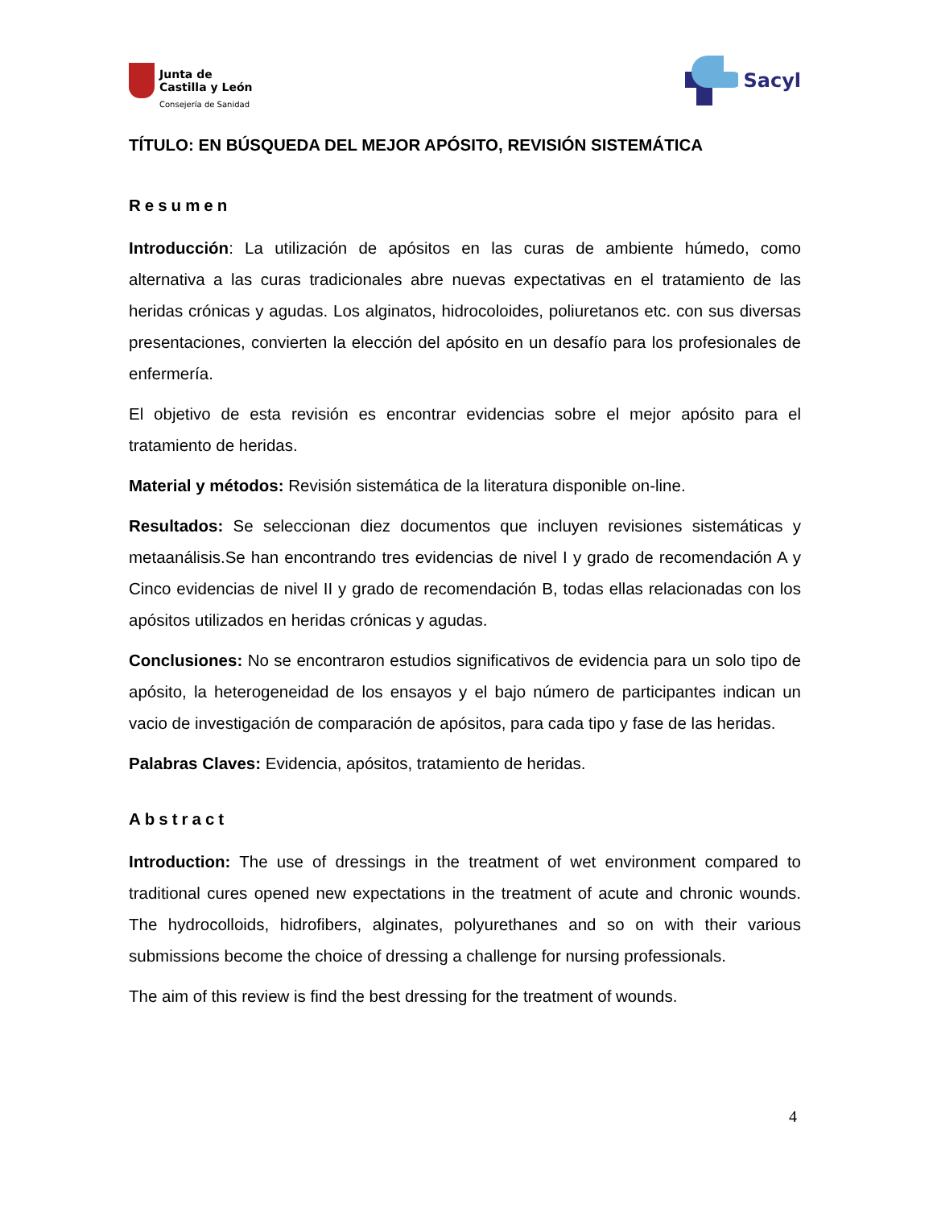Junta de
Castilla y León
Consejería de Sanidad
Sacyl
TÍTULO: EN BÚSQUEDA DEL MEJOR APÓSITO, REVISIÓN SISTEMÁTICA
Resumen
Introducción: La utilización de apósitos en las curas de ambiente húmedo, como alternativa a las curas tradicionales abre nuevas expectativas en el tratamiento de las heridas crónicas y agudas. Los alginatos, hidrocoloides, poliuretanos etc. con sus diversas presentaciones, convierten la elección del apósito en un desafío para los profesionales de enfermería.
El objetivo de esta revisión es encontrar evidencias sobre el mejor apósito para el tratamiento de heridas.
Material y métodos: Revisión sistemática de la literatura disponible on-line.
Resultados: Se seleccionan diez documentos que incluyen revisiones sistemáticas y metaanálisis.Se han encontrando tres evidencias de nivel I y grado de recomendación A y Cinco evidencias de nivel II y grado de recomendación B, todas ellas relacionadas con los apósitos utilizados en heridas crónicas y agudas.
Conclusiones: No se encontraron estudios significativos de evidencia para un solo tipo de apósito, la heterogeneidad de los ensayos y el bajo número de participantes indican un vacio de investigación de comparación de apósitos, para cada tipo y fase de las heridas.
Palabras Claves: Evidencia, apósitos, tratamiento de heridas.
Abstract
Introduction: The use of dressings in the treatment of wet environment compared to traditional cures opened new expectations in the treatment of acute and chronic wounds. The hydrocolloids, hidrofibers, alginates, polyurethanes and so on with their various submissions become the choice of dressing a challenge for nursing professionals.
The aim of this review is find the best dressing for the treatment of wounds.
4